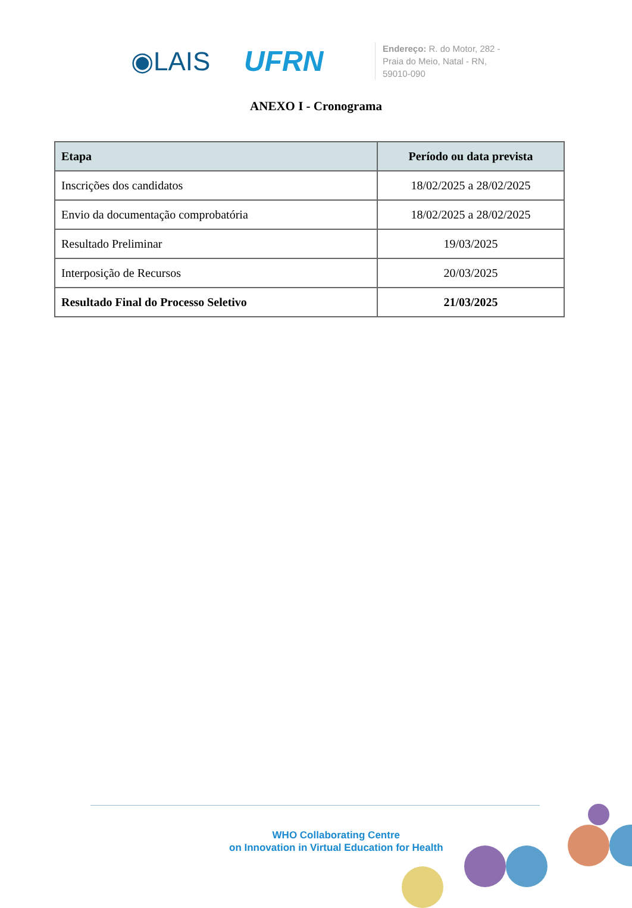◉LAIS UFRN
Endereço: R. do Motor, 282 - Praia do Meio, Natal - RN, 59010-090
ANEXO I - Cronograma
| Etapa | Período ou data prevista |
| --- | --- |
| Inscrições dos candidatos | 18/02/2025 a 28/02/2025 |
| Envio da documentação comprobatória | 18/02/2025 a 28/02/2025 |
| Resultado Preliminar | 19/03/2025 |
| Interposição de Recursos | 20/03/2025 |
| Resultado Final do Processo Seletivo | 21/03/2025 |
WHO Collaborating Centre
on Innovation in Virtual Education for Health